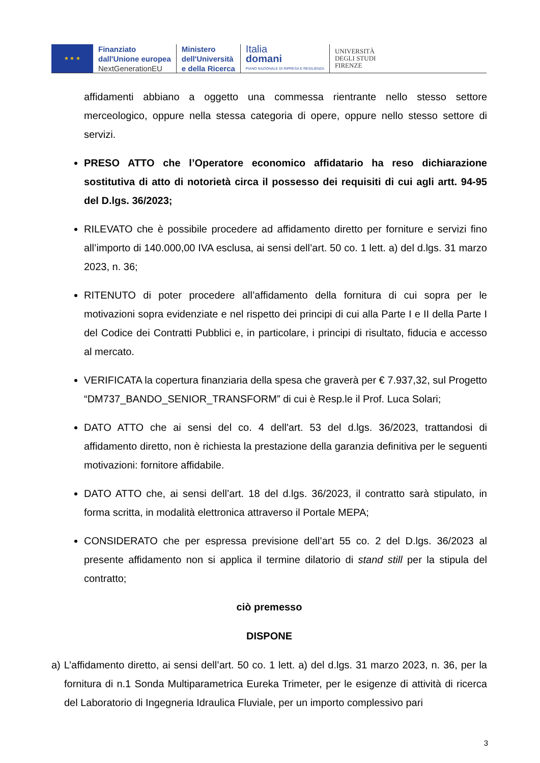★ ★ ★
Finanziato
dall'Unione europea
NextGenerationEU
Ministero
dell'Università
e della Ricerca
Italia
domani
PIANO NAZIONALE DI RIPRESA E RESILIENZA
UNIVERSITÀ
DEGLI STUDI
FIRENZE
affidamenti abbiano a oggetto una commessa rientrante nello stesso settore merceologico, oppure nella stessa categoria di opere, oppure nello stesso settore di servizi.
PRESO ATTO che l’Operatore economico affidatario ha reso dichiarazione sostitutiva di atto di notorietà circa il possesso dei requisiti di cui agli artt. 94-95 del D.lgs. 36/2023;
RILEVATO che è possibile procedere ad affidamento diretto per forniture e servizi fino all’importo di 140.000,00 IVA esclusa, ai sensi dell’art. 50 co. 1 lett. a) del d.lgs. 31 marzo 2023, n. 36;
RITENUTO di poter procedere all’affidamento della fornitura di cui sopra per le motivazioni sopra evidenziate e nel rispetto dei principi di cui alla Parte I e II della Parte I del Codice dei Contratti Pubblici e, in particolare, i principi di risultato, fiducia e accesso al mercato.
VERIFICATA la copertura finanziaria della spesa che graverà per € 7.937,32, sul Progetto “DM737_BANDO_SENIOR_TRANSFORM” di cui è Resp.le il Prof. Luca Solari;
DATO ATTO che ai sensi del co. 4 dell'art. 53 del d.lgs. 36/2023, trattandosi di affidamento diretto, non è richiesta la prestazione della garanzia definitiva per le seguenti motivazioni: fornitore affidabile.
DATO ATTO che, ai sensi dell’art. 18 del d.lgs. 36/2023, il contratto sarà stipulato, in forma scritta, in modalità elettronica attraverso il Portale MEPA;
CONSIDERATO che per espressa previsione dell’art 55 co. 2 del D.lgs. 36/2023 al presente affidamento non si applica il termine dilatorio di stand still per la stipula del contratto;
ciò premesso
DISPONE
a) L’affidamento diretto, ai sensi dell’art. 50 co. 1 lett. a) del d.lgs. 31 marzo 2023, n. 36, per la fornitura di n.1 Sonda Multiparametrica Eureka Trimeter, per le esigenze di attività di ricerca del Laboratorio di Ingegneria Idraulica Fluviale, per un importo complessivo pari
3